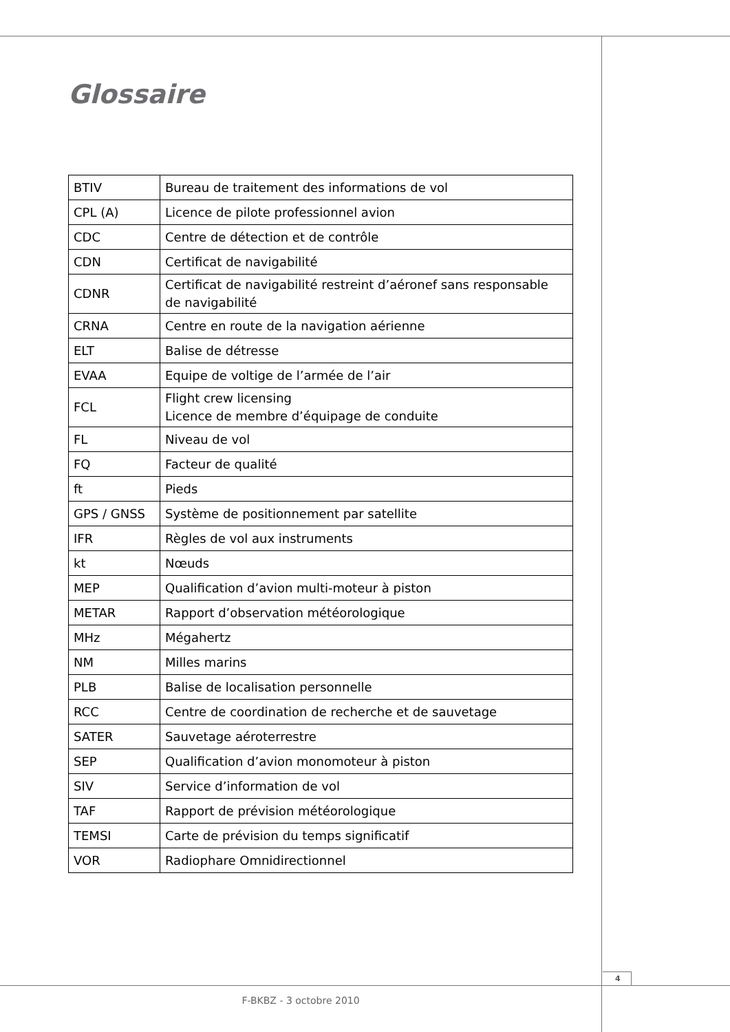Glossaire
| BTIV | Bureau de traitement des informations de vol |
| CPL (A) | Licence de pilote professionnel avion |
| CDC | Centre de détection et de contrôle |
| CDN | Certificat de navigabilité |
| CDNR | Certificat de navigabilité restreint d’aéronef sans responsable de navigabilité |
| CRNA | Centre en route de la navigation aérienne |
| ELT | Balise de détresse |
| EVAA | Equipe de voltige de l’armée de l’air |
| FCL | Flight crew licensing Licence de membre d’équipage de conduite |
| FL | Niveau de vol |
| FQ | Facteur de qualité |
| ft | Pieds |
| GPS / GNSS | Système de positionnement par satellite |
| IFR | Règles de vol aux instruments |
| kt | Nœuds |
| MEP | Qualification d’avion multi-moteur à piston |
| METAR | Rapport d’observation météorologique |
| MHz | Mégahertz |
| NM | Milles marins |
| PLB | Balise de localisation personnelle |
| RCC | Centre de coordination de recherche et de sauvetage |
| SATER | Sauvetage aéroterrestre |
| SEP | Qualification d’avion monomoteur à piston |
| SIV | Service d’information de vol |
| TAF | Rapport de prévision météorologique |
| TEMSI | Carte de prévision du temps significatif |
| VOR | Radiophare Omnidirectionnel |
4
F-BKBZ - 3 octobre 2010